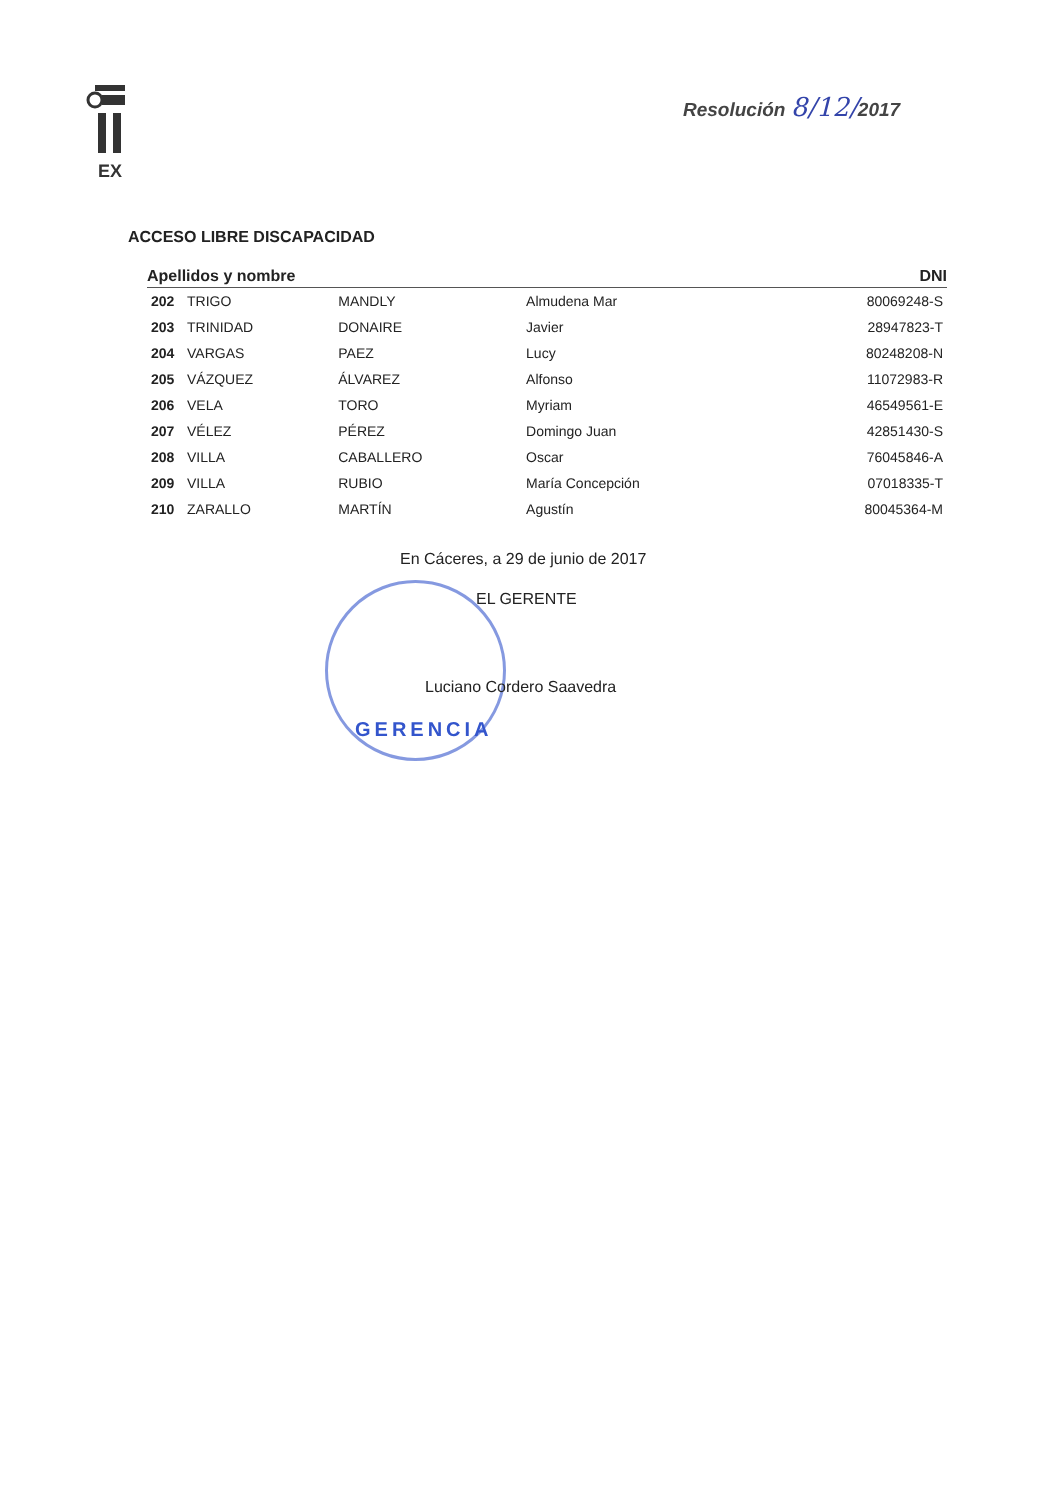EX
Resolución 8/12/2017
ACCESO LIBRE DISCAPACIDAD
| Apellidos y nombre | | | | DNI |
| --- | --- | --- | --- | --- |
| 202 | TRIGO | MANDLY | Almudena Mar | 80069248-S |
| 203 | TRINIDAD | DONAIRE | Javier | 28947823-T |
| 204 | VARGAS | PAEZ | Lucy | 80248208-N |
| 205 | VÁZQUEZ | ÁLVAREZ | Alfonso | 11072983-R |
| 206 | VELA | TORO | Myriam | 46549561-E |
| 207 | VÉLEZ | PÉREZ | Domingo Juan | 42851430-S |
| 208 | VILLA | CABALLERO | Oscar | 76045846-A |
| 209 | VILLA | RUBIO | María Concepción | 07018335-T |
| 210 | ZARALLO | MARTÍN | Agustín | 80045364-M |
En Cáceres, a 29 de junio de 2017
EL GERENTE
Luciano Cordero Saavedra
GERENCIA